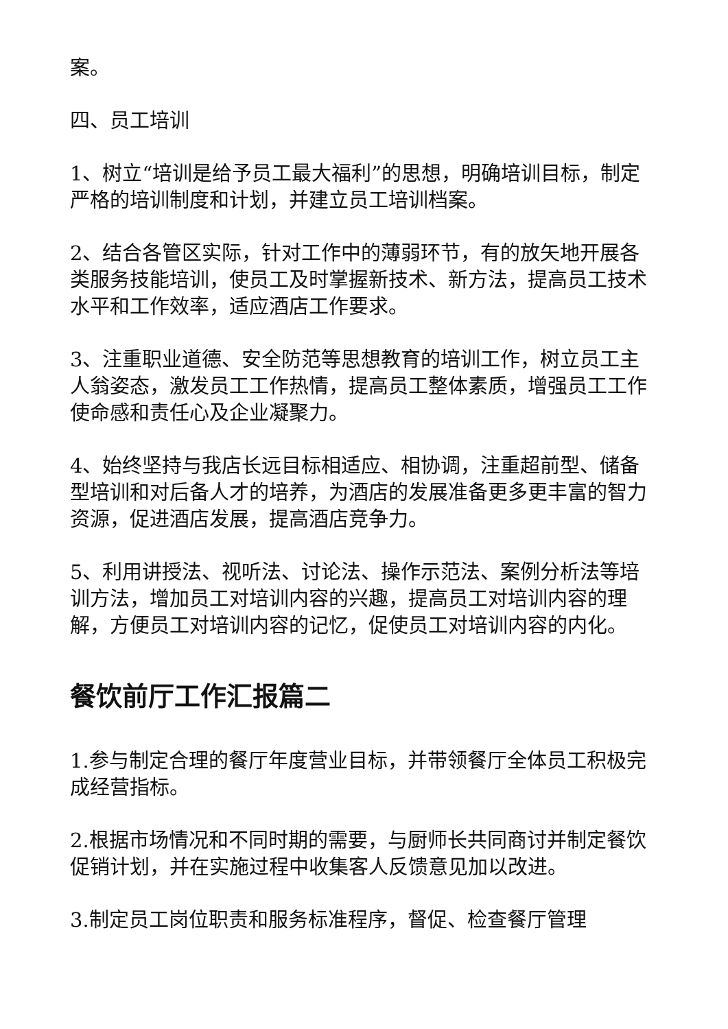案。
四、员工培训
1、树立“培训是给予员工最大福利”的思想，明确培训目标，制定严格的培训制度和计划，并建立员工培训档案。
2、结合各管区实际，针对工作中的薄弱环节，有的放矢地开展各类服务技能培训，使员工及时掌握新技术、新方法，提高员工技术水平和工作效率，适应酒店工作要求。
3、注重职业道德、安全防范等思想教育的培训工作，树立员工主人翁姿态，激发员工工作热情，提高员工整体素质，增强员工工作使命感和责任心及企业凝聚力。
4、始终坚持与我店长远目标相适应、相协调，注重超前型、储备型培训和对后备人才的培养，为酒店的发展准备更多更丰富的智力资源，促进酒店发展，提高酒店竞争力。
5、利用讲授法、视听法、讨论法、操作示范法、案例分析法等培训方法，增加员工对培训内容的兴趣，提高员工对培训内容的理解，方便员工对培训内容的记忆，促使员工对培训内容的内化。
餐饮前厅工作汇报篇二
1.参与制定合理的餐厅年度营业目标，并带领餐厅全体员工积极完成经营指标。
2.根据市场情况和不同时期的需要，与厨师长共同商讨并制定餐饮促销计划，并在实施过程中收集客人反馈意见加以改进。
3.制定员工岗位职责和服务标准程序，督促、检查餐厅管理